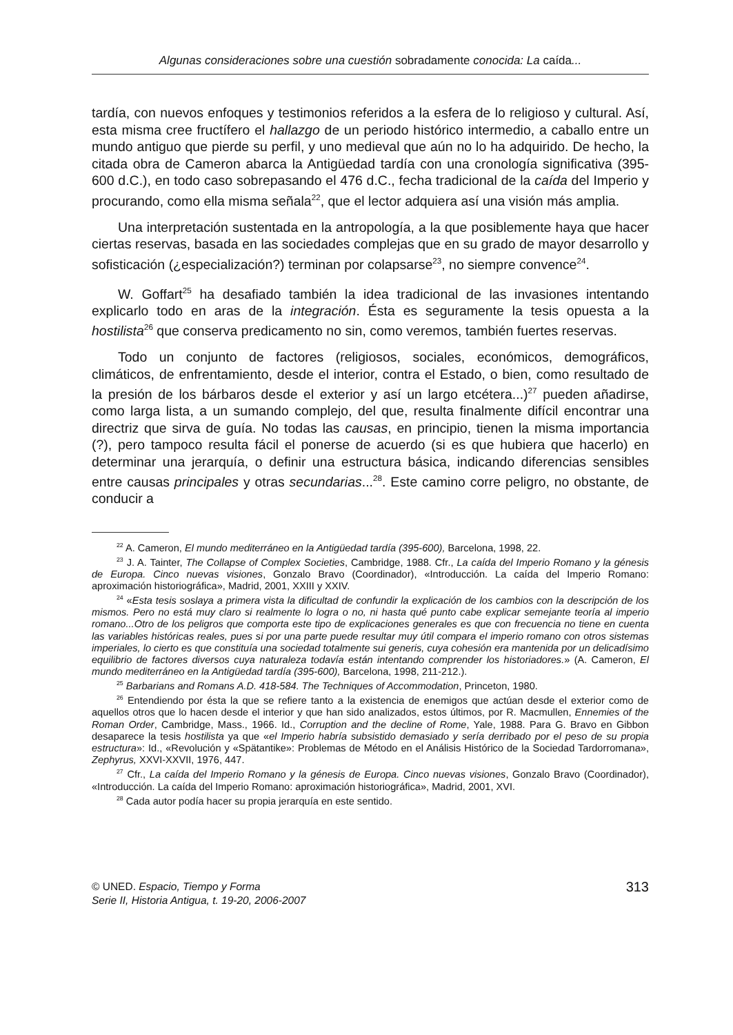Algunas consideraciones sobre una cuestión sobradamente conocida: La caída...
tardía, con nuevos enfoques y testimonios referidos a la esfera de lo religioso y cultural. Así, esta misma cree fructífero el hallazgo de un periodo histórico intermedio, a caballo entre un mundo antiguo que pierde su perfil, y uno medieval que aún no lo ha adquirido. De hecho, la citada obra de Cameron abarca la Antigüedad tardía con una cronología significativa (395-600 d.C.), en todo caso sobrepasando el 476 d.C., fecha tradicional de la caída del Imperio y procurando, como ella misma señala<sup>22</sup>, que el lector adquiera así una visión más amplia.
Una interpretación sustentada en la antropología, a la que posiblemente haya que hacer ciertas reservas, basada en las sociedades complejas que en su grado de mayor desarrollo y sofisticación (¿especialización?) terminan por colapsarse<sup>23</sup>, no siempre convence<sup>24</sup>.
W. Goffart<sup>25</sup> ha desafiado también la idea tradicional de las invasiones intentando explicarlo todo en aras de la integración. Ésta es seguramente la tesis opuesta a la hostilista<sup>26</sup> que conserva predicamento no sin, como veremos, también fuertes reservas.
Todo un conjunto de factores (religiosos, sociales, económicos, demográficos, climáticos, de enfrentamiento, desde el interior, contra el Estado, o bien, como resultado de la presión de los bárbaros desde el exterior y así un largo etcétera...)<sup>27</sup> pueden añadirse, como larga lista, a un sumando complejo, del que, resulta finalmente difícil encontrar una directriz que sirva de guía. No todas las causas, en principio, tienen la misma importancia (?), pero tampoco resulta fácil el ponerse de acuerdo (si es que hubiera que hacerlo) en determinar una jerarquía, o definir una estructura básica, indicando diferencias sensibles entre causas principales y otras secundarias...<sup>28</sup>. Este camino corre peligro, no obstante, de conducir a
<sup>22</sup> A. Cameron, El mundo mediterráneo en la Antigüedad tardía (395-600), Barcelona, 1998, 22.
<sup>23</sup> J. A. Tainter, The Collapse of Complex Societies, Cambridge, 1988. Cfr., La caída del Imperio Romano y la génesis de Europa. Cinco nuevas visiones, Gonzalo Bravo (Coordinador), «Introducción. La caída del Imperio Romano: aproximación historiográfica», Madrid, 2001, XXIII y XXIV.
<sup>24</sup> «Esta tesis soslaya a primera vista la dificultad de confundir la explicación de los cambios con la descripción de los mismos. Pero no está muy claro si realmente lo logra o no, ni hasta qué punto cabe explicar semejante teoría al imperio romano...Otro de los peligros que comporta este tipo de explicaciones generales es que con frecuencia no tiene en cuenta las variables históricas reales, pues si por una parte puede resultar muy útil compara el imperio romano con otros sistemas imperiales, lo cierto es que constituía una sociedad totalmente sui generis, cuya cohesión era mantenida por un delicadísimo equilibrio de factores diversos cuya naturaleza todavía están intentando comprender los historiadores.» (A. Cameron, El mundo mediterráneo en la Antigüedad tardía (395-600), Barcelona, 1998, 211-212.).
<sup>25</sup> Barbarians and Romans A.D. 418-584. The Techniques of Accommodation, Princeton, 1980.
<sup>26</sup> Entendiendo por ésta la que se refiere tanto a la existencia de enemigos que actúan desde el exterior como de aquellos otros que lo hacen desde el interior y que han sido analizados, estos últimos, por R. Macmullen, Ennemies of the Roman Order, Cambridge, Mass., 1966. Id., Corruption and the decline of Rome, Yale, 1988. Para G. Bravo en Gibbon desaparece la tesis hostilista ya que «el Imperio habría subsistido demasiado y sería derribado por el peso de su propia estructura»: Id., «Revolución y «Spätantike»: Problemas de Método en el Análisis Histórico de la Sociedad Tardorromana», Zephyrus, XXVI-XXVII, 1976, 447.
<sup>27</sup> Cfr., La caída del Imperio Romano y la génesis de Europa. Cinco nuevas visiones, Gonzalo Bravo (Coordinador), «Introducción. La caída del Imperio Romano: aproximación historiográfica», Madrid, 2001, XVI.
<sup>28</sup> Cada autor podía hacer su propia jerarquía en este sentido.
© UNED. Espacio, Tiempo y Forma
Serie II, Historia Antigua, t. 19-20, 2006-2007
313